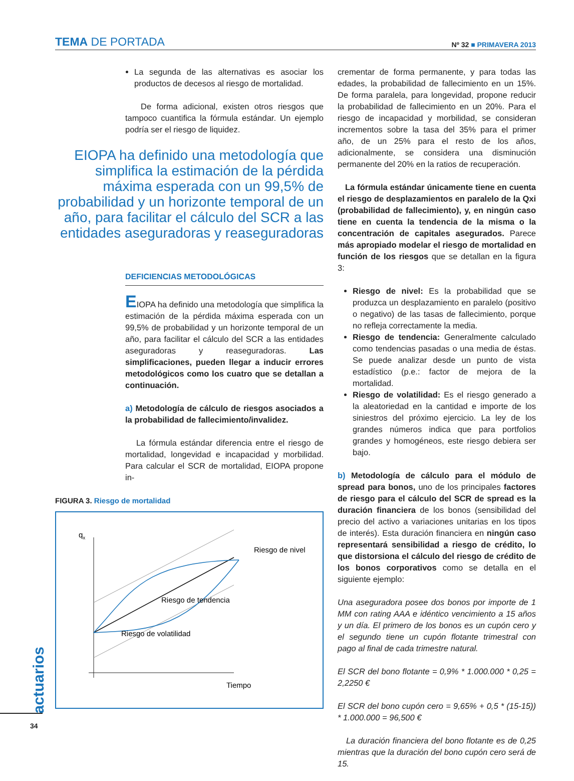TEMA DE PORTADA
Nº 32 ■ PRIMAVERA 2013
La segunda de las alternativas es asociar los productos de decesos al riesgo de mortalidad.
De forma adicional, existen otros riesgos que tampoco cuantifica la fórmula estándar. Un ejemplo podría ser el riesgo de liquidez.
EIOPA ha definido una metodología que simplifica la estimación de la pérdida máxima esperada con un 99,5% de probabilidad y un horizonte temporal de un año, para facilitar el cálculo del SCR a las entidades aseguradoras y reaseguradoras
DEFICIENCIAS METODOLÓGICAS
EIOPA ha definido una metodología que simplifica la estimación de la pérdida máxima esperada con un 99,5% de probabilidad y un horizonte temporal de un año, para facilitar el cálculo del SCR a las entidades aseguradoras y reaseguradoras. Las simplificaciones, pueden llegar a inducir errores metodológicos como los cuatro que se detallan a continuación.
a) Metodología de cálculo de riesgos asociados a la probabilidad de fallecimiento/invalidez.
La fórmula estándar diferencia entre el riesgo de mortalidad, longevidad e incapacidad y morbilidad. Para calcular el SCR de mortalidad, EIOPA propone in-
FIGURA 3. Riesgo de mortalidad
qx
Riesgo de nivel
Riesgo de tendencia
Riesgo de volatilidad
Tiempo
crementar de forma permanente, y para todas las edades, la probabilidad de fallecimiento en un 15%. De forma paralela, para longevidad, propone reducir la probabilidad de fallecimiento en un 20%. Para el riesgo de incapacidad y morbilidad, se consideran incrementos sobre la tasa del 35% para el primer año, de un 25% para el resto de los años, adicionalmente, se considera una disminución permanente del 20% en la ratios de recuperación.
La fórmula estándar únicamente tiene en cuenta el riesgo de desplazamientos en paralelo de la Qxi (probabilidad de fallecimiento), y, en ningún caso tiene en cuenta la tendencia de la misma o la concentración de capitales asegurados. Parece más apropiado modelar el riesgo de mortalidad en función de los riesgos que se detallan en la figura 3:
Riesgo de nivel: Es la probabilidad que se produzca un desplazamiento en paralelo (positivo o negativo) de las tasas de fallecimiento, porque no refleja correctamente la media.
Riesgo de tendencia: Generalmente calculado como tendencias pasadas o una media de éstas. Se puede analizar desde un punto de vista estadístico (p.e.: factor de mejora de la mortalidad.
Riesgo de volatilidad: Es el riesgo generado a la aleatoriedad en la cantidad e importe de los siniestros del próximo ejercicio. La ley de los grandes números indica que para portfolios grandes y homogéneos, este riesgo debiera ser bajo.
b) Metodología de cálculo para el módulo de spread para bonos, uno de los principales factores de riesgo para el cálculo del SCR de spread es la duración financiera de los bonos (sensibilidad del precio del activo a variaciones unitarias en los tipos de interés). Esta duración financiera en ningún caso representará sensibilidad a riesgo de crédito, lo que distorsiona el cálculo del riesgo de crédito de los bonos corporativos como se detalla en el siguiente ejemplo:
Una aseguradora posee dos bonos por importe de 1 MM con rating AAA e idéntico vencimiento a 15 años y un día. El primero de los bonos es un cupón cero y el segundo tiene un cupón flotante trimestral con pago al final de cada trimestre natural.
El SCR del bono flotante = 0,9% * 1.000.000 * 0,25 = 2,2250 €
El SCR del bono cupón cero = 9,65% + 0,5 * (15-15)) * 1.000.000 = 96,500 €
La duración financiera del bono flotante es de 0,25 mientras que la duración del bono cupón cero será de 15.
actuarios
34